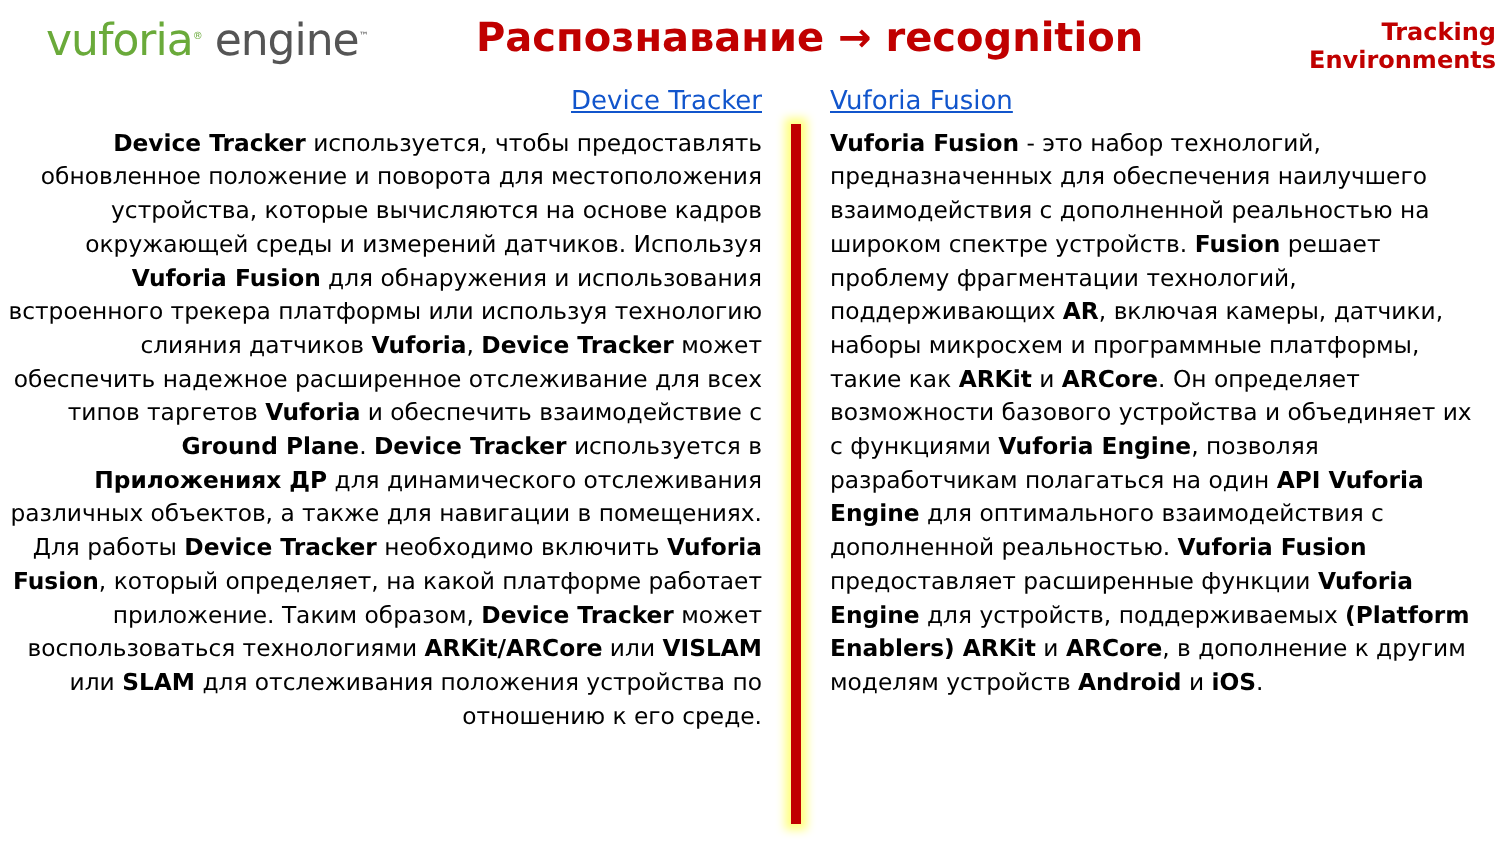vuforia<sup>®</sup> engine<sup>™</sup>
Распознавание → recognition
Tracking
Environments
Device Tracker
Device Tracker используется, чтобы предоставлять обновленное положение и поворота для местоположения устройства, которые вычисляются на основе кадров окружающей среды и измерений датчиков. Используя Vuforia Fusion для обнаружения и использования встроенного трекера платформы или используя технологию слияния датчиков Vuforia, Device Tracker может обеспечить надежное расширенное отслеживание для всех типов таргетов Vuforia и обеспечить взаимодействие с Ground Plane. Device Tracker используется в Приложениях ДР для динамического отслеживания различных объектов, а также для навигации в помещениях. Для работы Device Tracker необходимо включить Vuforia Fusion, который определяет, на какой платформе работает приложение. Таким образом, Device Tracker может воспользоваться технологиями ARKit/ARCore или VISLAM или SLAM для отслеживания положения устройства по отношению к его среде.
Vuforia Fusion
Vuforia Fusion - это набор технологий, предназначенных для обеспечения наилучшего взаимодействия с дополненной реальностью на широком спектре устройств. Fusion решает проблему фрагментации технологий, поддерживающих AR, включая камеры, датчики, наборы микросхем и программные платформы, такие как ARKit и ARCore. Он определяет возможности базового устройства и объединяет их с функциями Vuforia Engine, позволяя разработчикам полагаться на один API Vuforia Engine для оптимального взаимодействия с дополненной реальностью. Vuforia Fusion предоставляет расширенные функции Vuforia Engine для устройств, поддерживаемых (Platform Enablers) ARKit и ARCore, в дополнение к другим моделям устройств Android и iOS.